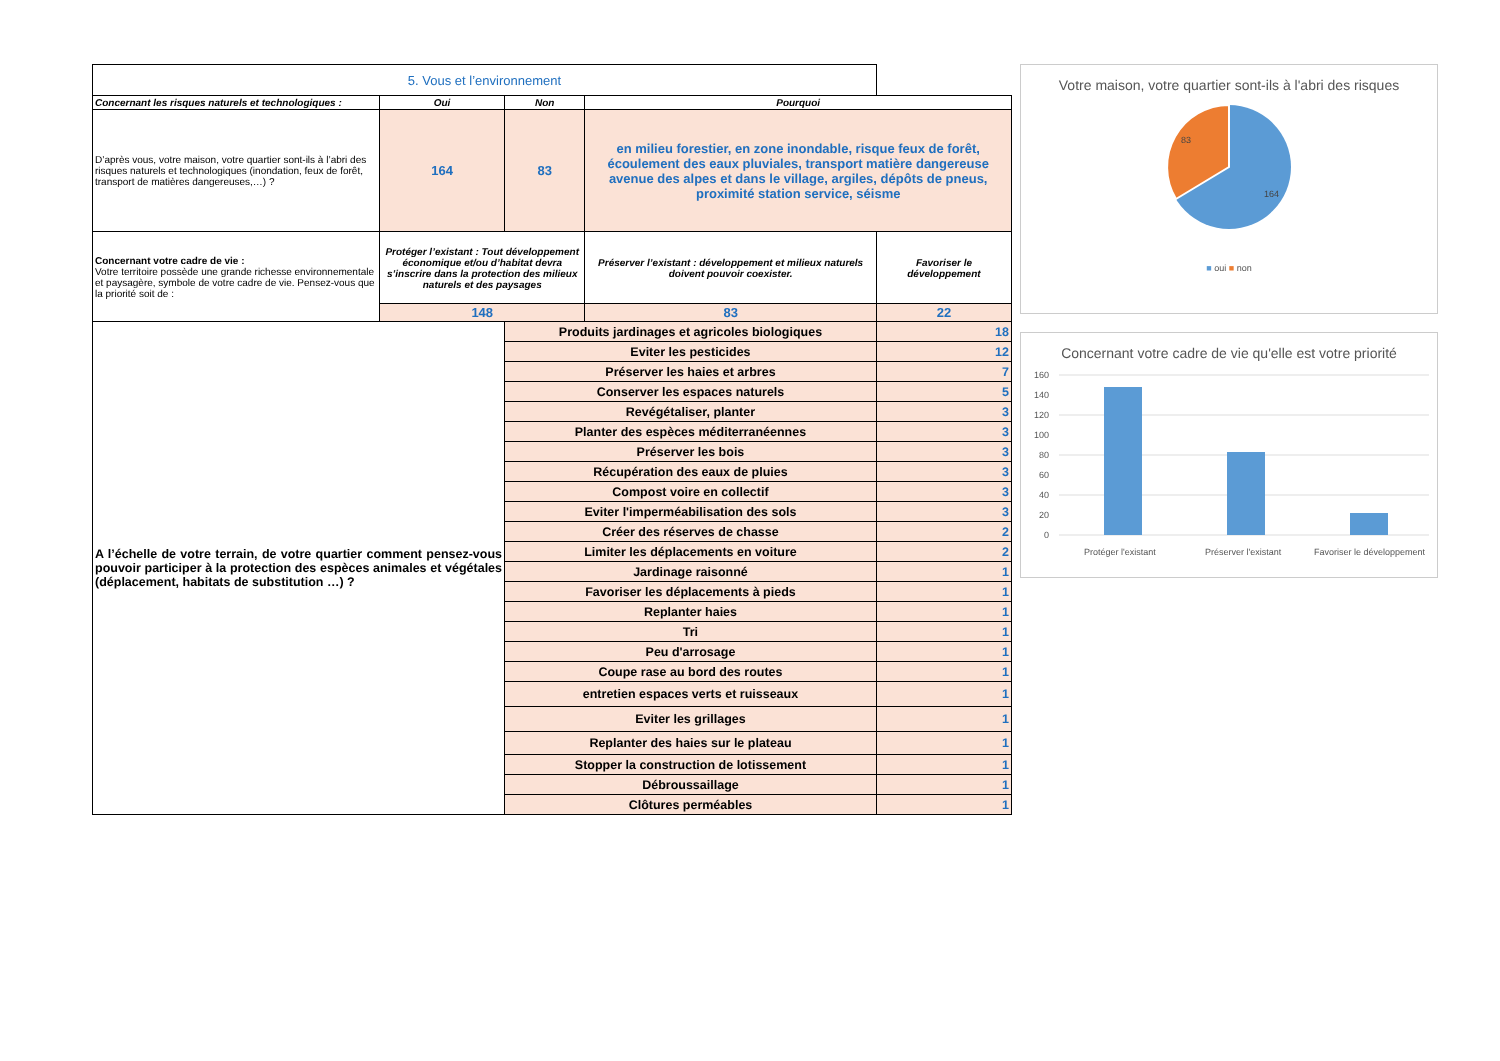| 5. Vous et l’environnement | | | | | |
| Concernant les risques naturels et technologiques : | | Oui | Non | Pourquoi | |
| D’après vous, votre maison, votre quartier sont-ils à l’abri des risques naturels et technologiques (inondation, feux de forêt, transport de matières dangereuses,…) ? | | 164 | 83 | en milieu forestier, en zone inondable, risque feux de forêt, écoulement des eaux pluviales, transport matière dangereuse avenue des alpes et dans le village, argiles, dépôts de pneus, proximité station service, séisme | |
| Concernant votre cadre de vie : Votre territoire possède une grande richesse environnementale et paysagère, symbole de votre cadre de vie. Pensez-vous que la priorité soit de : | Protéger l’existant : Tout développement économique et/ou d’habitat devra s’inscrire dans la protection des milieux naturels et des paysages | | | Préserver l’existant : développement et milieux naturels doivent pouvoir coexister. | Favoriser le développement |
| | 148 | | | 83 | 22 |
| A l’échelle de votre terrain, de votre quartier comment pensez-vous pouvoir participer à la protection des espèces animales et végétales (déplacement, habitats de substitution …) ? | | | Produits jardinages et agricoles biologiques | | 18 |
| | | | Eviter les pesticides | | 12 |
| | | | Préserver les haies et arbres | | 7 |
| | | | Conserver les espaces naturels | | 5 |
| | | | Revégétaliser, planter | | 3 |
| | | | Planter des espèces méditerranéennes | | 3 |
| | | | Préserver les bois | | 3 |
| | | | Récupération des eaux de pluies | | 3 |
| | | | Compost voire en collectif | | 3 |
| | | | Eviter l'imperméabilisation des sols | | 3 |
| | | | Créer des réserves de chasse | | 2 |
| | | | Limiter les déplacements en voiture | | 2 |
| | | | Jardinage raisonné | | 1 |
| | | | Favoriser les déplacements à pieds | | 1 |
| | | | Replanter haies | | 1 |
| | | | Tri | | 1 |
| | | | Peu d'arrosage | | 1 |
| | | | Coupe rase au bord des routes | | 1 |
| | | | entretien espaces verts et ruisseaux | | 1 |
| | | | Eviter les grillages | | 1 |
| | | | Replanter des haies sur le plateau | | 1 |
| | | | Stopper la construction de lotissement | | 1 |
| | | | Débroussaillage | | 1 |
| | | | Clôtures perméables | | 1 |
Votre maison, votre quartier sont-ils à l'abri des risques
83
164
■ oui ■ non
Concernant votre cadre de vie qu'elle est votre priorité
160
140
120
100
80
60
40
20
0
Protéger l'existant
Préserver l'existant
Favoriser le développement